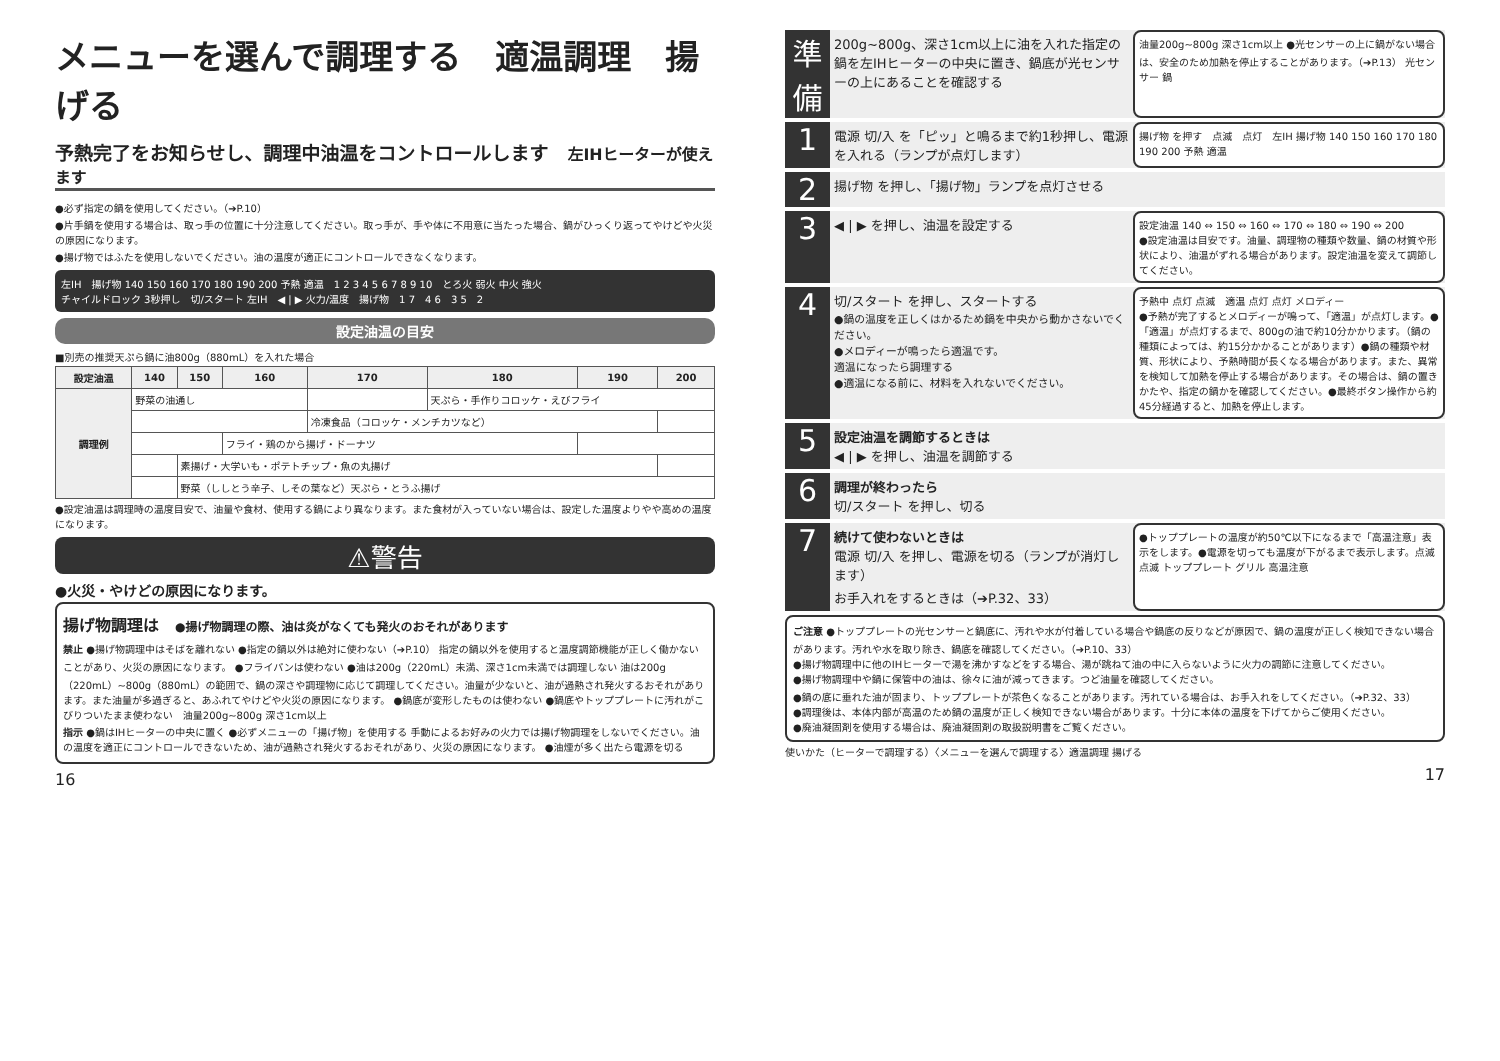メニューを選んで調理する　適温調理　揚げる
予熱完了をお知らせし、調理中油温をコントロールします　左IHヒーターが使えます
●必ず指定の鍋を使用してください。（➔P.10）
●片手鍋を使用する場合は、取っ手の位置に十分注意してください。取っ手が、手や体に不用意に当たった場合、鍋がひっくり返ってやけどや火災の原因になります。
●揚げ物ではふたを使用しないでください。油の温度が適正にコントロールできなくなります。
左IH　揚げ物 140 150 160 170 180 190 200 予熱 適温　1 2 3 4 5 6 7 8 9 10　とろ火 弱火 中火 強火
チャイルドロック 3秒押し　切/スタート 左IH　◀ | ▶ 火力/温度　揚げ物　1 7　4 6　3 5　2
設定油温の目安
■別売の推奨天ぷら鍋に油800g（880mL）を入れた場合
| 設定油温 | 140 | 150 | 160 | 170 | 180 | 190 | 200 |
| --- | --- | --- | --- | --- | --- | --- | --- |
| 調理例 | 野菜の油通し | | | | 天ぷら・手作りコロッケ・えびフライ | | |
| | | | | 冷凍食品（コロッケ・メンチカツなど） | | | |
| | | | フライ・鶏のから揚げ・ドーナツ | | | | |
| | | 素揚げ・大学いも・ポテトチップ・魚の丸揚げ | | | | | |
| | | 野菜（ししとう辛子、しその葉など）天ぷら・とうふ揚げ | | | | | |
●設定油温は調理時の温度目安で、油量や食材、使用する鍋により異なります。また食材が入っていない場合は、設定した温度よりやや高めの温度になります。
⚠警告
●火災・やけどの原因になります。
揚げ物調理は　●揚げ物調理の際、油は炎がなくても発火のおそれがあります
禁止 ●揚げ物調理中はそばを離れない ●指定の鍋以外は絶対に使わない（➔P.10） 指定の鍋以外を使用すると温度調節機能が正しく働かないことがあり、火災の原因になります。 ●フライパンは使わない ●油は200g（220mL）未満、深さ1cm未満では調理しない 油は200g（220mL）~800g（880mL）の範囲で、鍋の深さや調理物に応じて調理してください。油量が少ないと、油が過熱され発火するおそれがあります。また油量が多過ぎると、あふれてやけどや火災の原因になります。 ●鍋底が変形したものは使わない ●鍋底やトッププレートに汚れがこびりついたまま使わない　油量200g~800g 深さ1cm以上
指示 ●鍋はIHヒーターの中央に置く ●必ずメニューの「揚げ物」を使用する 手動によるお好みの火力では揚げ物調理をしないでください。油の温度を適正にコントロールできないため、油が過熱され発火するおそれがあり、火災の原因になります。 ●油煙が多く出たら電源を切る
16
準備
200g~800g、深さ1cm以上に油を入れた指定の鍋を左IHヒーターの中央に置き、鍋底が光センサーの上にあることを確認する
油量200g~800g 深さ1cm以上 ●光センサーの上に鍋がない場合は、安全のため加熱を停止することがあります。（➔P.13） 光センサー 鍋
1
電源 切/入 を「ピッ」と鳴るまで約1秒押し、電源を入れる（ランプが点灯します）
揚げ物 を押す　点滅　点灯　左IH 揚げ物 140 150 160 170 180 190 200 予熱 適温
2
揚げ物 を押し、「揚げ物」ランプを点灯させる
3
◀ | ▶ を押し、油温を設定する
設定油温 140 ⇔ 150 ⇔ 160 ⇔ 170 ⇔ 180 ⇔ 190 ⇔ 200
●設定油温は目安です。油量、調理物の種類や数量、鍋の材質や形状により、油温がずれる場合があります。設定油温を変えて調節してください。
4
切/スタート を押し、スタートする
●鍋の温度を正しくはかるため鍋を中央から動かさないでください。
●メロディーが鳴ったら適温です。
適温になったら調理する
●適温になる前に、材料を入れないでください。
予熱中 点灯 点滅　適温 点灯 点灯 メロディー
●予熱が完了するとメロディーが鳴って、「適温」が点灯します。●「適温」が点灯するまで、800gの油で約10分かかります。（鍋の種類によっては、約15分かかることがあります）●鍋の種類や材質、形状により、予熱時間が長くなる場合があります。また、異常を検知して加熱を停止する場合があります。その場合は、鍋の置きかたや、指定の鍋かを確認してください。●最終ボタン操作から約45分経過すると、加熱を停止します。
5
設定油温を調節するときは
◀ | ▶ を押し、油温を調節する
6
調理が終わったら
切/スタート を押し、切る
7
続けて使わないときは
電源 切/入 を押し、電源を切る（ランプが消灯します）
お手入れをするときは（➔P.32、33）
●トッププレートの温度が約50℃以下になるまで「高温注意」表示をします。●電源を切っても温度が下がるまで表示します。点滅 点滅 トッププレート グリル 高温注意
ご注意 ●トッププレートの光センサーと鍋底に、汚れや水が付着している場合や鍋底の反りなどが原因で、鍋の温度が正しく検知できない場合があります。汚れや水を取り除き、鍋底を確認してください。（➔P.10、33）
●揚げ物調理中に他のIHヒーターで湯を沸かすなどをする場合、湯が跳ねて油の中に入らないように火力の調節に注意してください。
●揚げ物調理中や鍋に保管中の油は、徐々に油が減ってきます。つど油量を確認してください。
●鍋の底に垂れた油が固まり、トッププレートが茶色くなることがあります。汚れている場合は、お手入れをしてください。（➔P.32、33）
●調理後は、本体内部が高温のため鍋の温度が正しく検知できない場合があります。十分に本体の温度を下げてからご使用ください。
●廃油凝固剤を使用する場合は、廃油凝固剤の取扱説明書をご覧ください。
使いかた（ヒーターで調理する）〈メニューを選んで調理する〉適温調理 揚げる
17